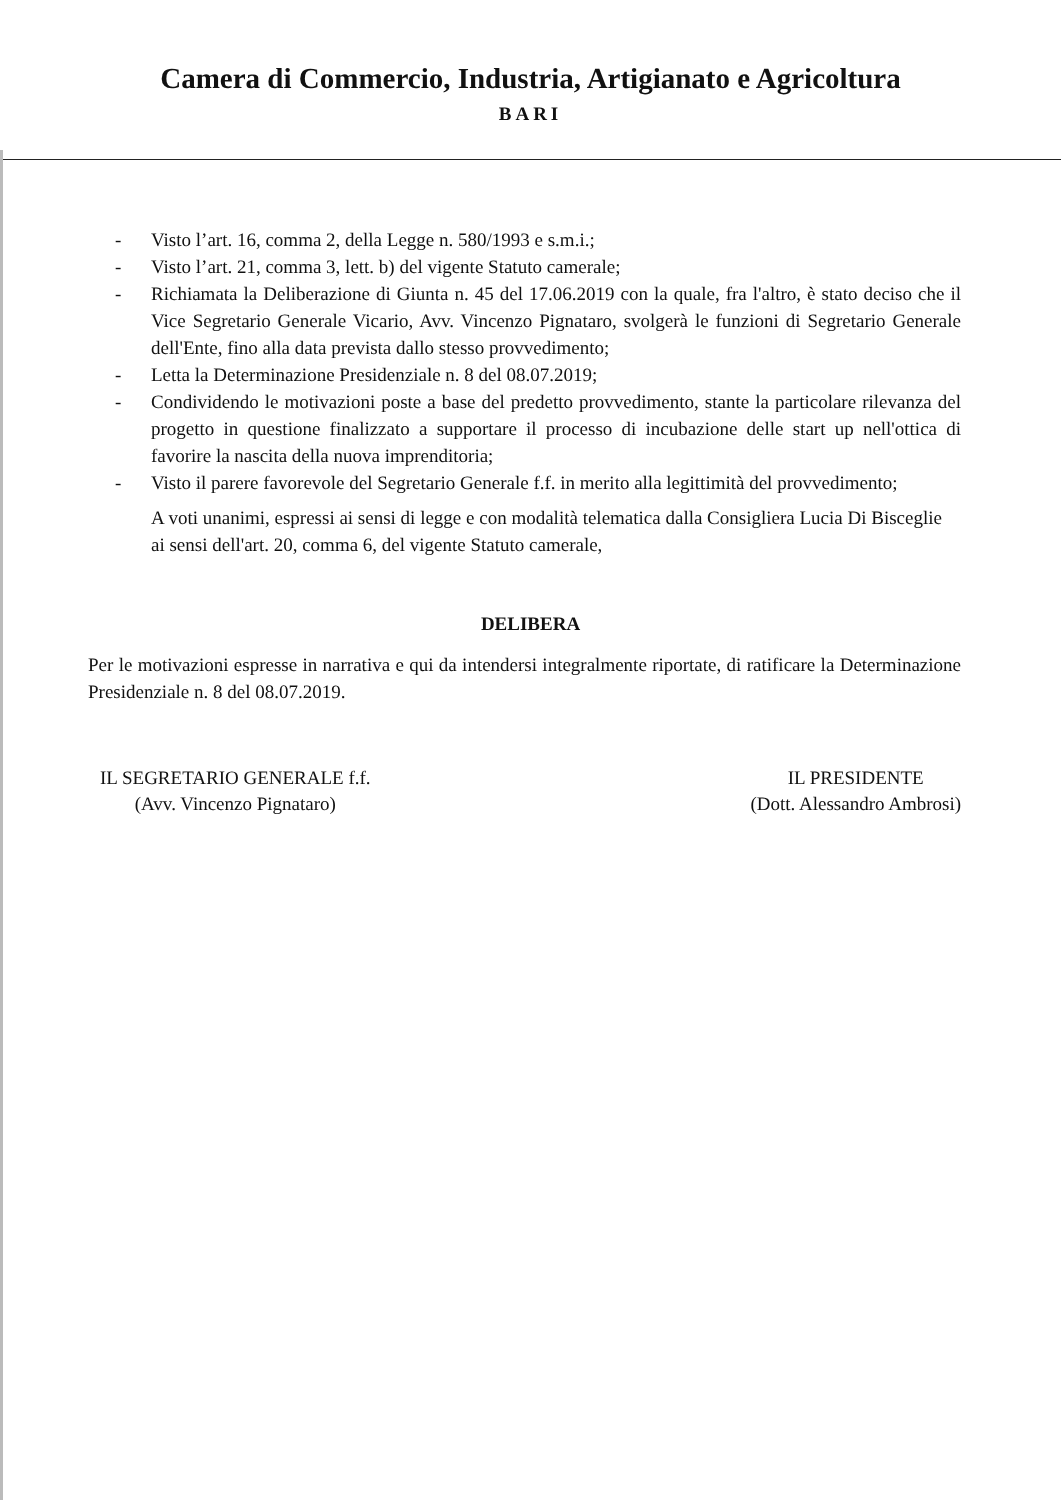Camera di Commercio, Industria, Artigianato e Agricoltura
BARI
- Visto l’art. 16, comma 2, della Legge n. 580/1993 e s.m.i.;
- Visto l’art. 21, comma 3, lett. b) del vigente Statuto camerale;
- Richiamata la Deliberazione di Giunta n. 45 del 17.06.2019 con la quale, fra l'altro, è stato deciso che il Vice Segretario Generale Vicario, Avv. Vincenzo Pignataro, svolgerà le funzioni di Segretario Generale dell'Ente, fino alla data prevista dallo stesso provvedimento;
- Letta la Determinazione Presidenziale n. 8 del 08.07.2019;
- Condividendo le motivazioni poste a base del predetto provvedimento, stante la particolare rilevanza del progetto in questione finalizzato a supportare il processo di incubazione delle start up nell'ottica di favorire la nascita della nuova imprenditoria;
- Visto il parere favorevole del Segretario Generale f.f. in merito alla legittimità del provvedimento;
A voti unanimi, espressi ai sensi di legge e con modalità telematica dalla Consigliera Lucia Di Bisceglie ai sensi dell'art. 20, comma 6, del vigente Statuto camerale,
DELIBERA
Per le motivazioni espresse in narrativa e qui da intendersi integralmente riportate, di ratificare la Determinazione Presidenziale n. 8 del 08.07.2019.
IL SEGRETARIO GENERALE f.f.
(Avv. Vincenzo Pignataro)
IL PRESIDENTE
(Dott. Alessandro Ambrosi)